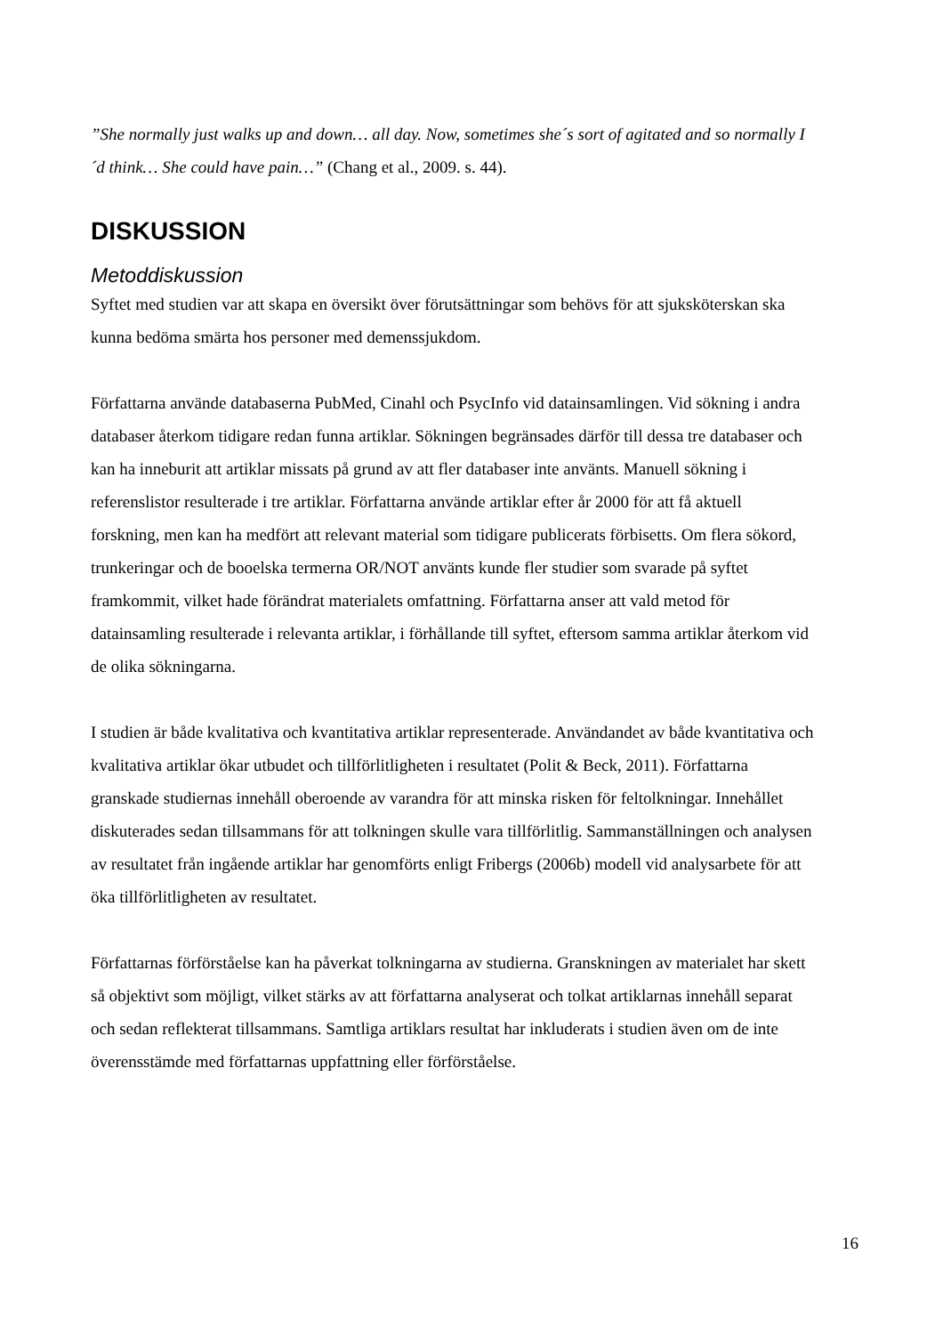”She normally just walks up and down… all day. Now, sometimes she´s sort of agitated and so normally I´d think… She could have pain…” (Chang et al., 2009. s. 44).
DISKUSSION
Metoddiskussion
Syftet med studien var att skapa en översikt över förutsättningar som behövs för att sjuksköterskan ska kunna bedöma smärta hos personer med demenssjukdom.
Författarna använde databaserna PubMed, Cinahl och PsycInfo vid datainsamlingen. Vid sökning i andra databaser återkom tidigare redan funna artiklar. Sökningen begränsades därför till dessa tre databaser och kan ha inneburit att artiklar missats på grund av att fler databaser inte använts. Manuell sökning i referenslistor resulterade i tre artiklar. Författarna använde artiklar efter år 2000 för att få aktuell forskning, men kan ha medfört att relevant material som tidigare publicerats förbisetts. Om flera sökord, trunkeringar och de booelska termerna OR/NOT använts kunde fler studier som svarade på syftet framkommit, vilket hade förändrat materialets omfattning. Författarna anser att vald metod för datainsamling resulterade i relevanta artiklar, i förhållande till syftet, eftersom samma artiklar återkom vid de olika sökningarna.
I studien är både kvalitativa och kvantitativa artiklar representerade. Användandet av både kvantitativa och kvalitativa artiklar ökar utbudet och tillförlitligheten i resultatet (Polit & Beck, 2011). Författarna granskade studiernas innehåll oberoende av varandra för att minska risken för feltolkningar. Innehållet diskuterades sedan tillsammans för att tolkningen skulle vara tillförlitlig. Sammanställningen och analysen av resultatet från ingående artiklar har genomförts enligt Fribergs (2006b) modell vid analysarbete för att öka tillförlitligheten av resultatet.
Författarnas förförståelse kan ha påverkat tolkningarna av studierna. Granskningen av materialet har skett så objektivt som möjligt, vilket stärks av att författarna analyserat och tolkat artiklarnas innehåll separat och sedan reflekterat tillsammans. Samtliga artiklars resultat har inkluderats i studien även om de inte överensstämde med författarnas uppfattning eller förförståelse.
16